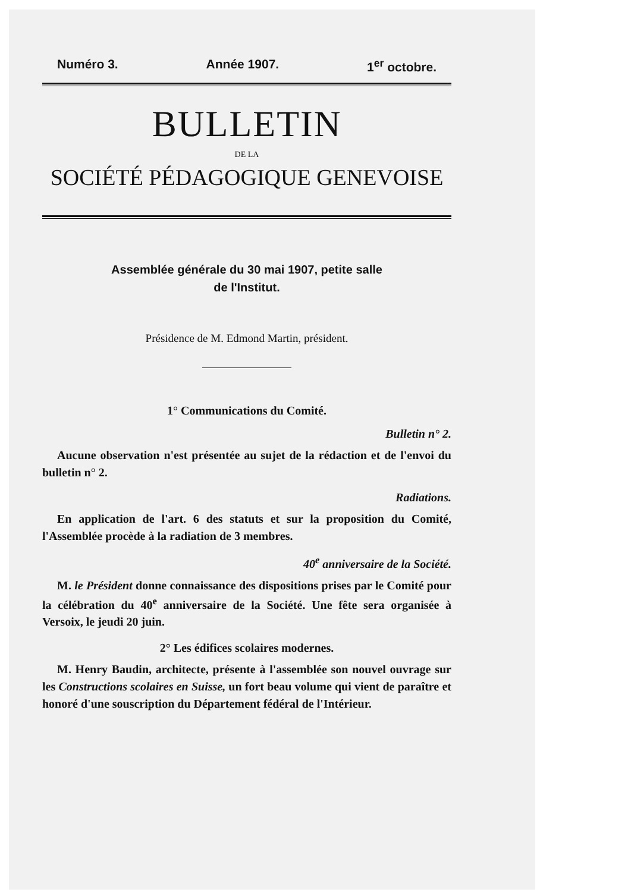Numéro 3. Année 1907. 1<sup>er</sup> octobre.
BULLETIN
DE LA
SOCIÉTÉ PÉDAGOGIQUE GENEVOISE
Assemblée générale du 30 mai 1907, petite salle
de l'Institut.
Présidence de M. Edmond Martin, président.
1° Communications du Comité.
Bulletin n° 2.
Aucune observation n'est présentée au sujet de la rédaction et de l'envoi du bulletin n° 2.
Radiations.
En application de l'art. 6 des statuts et sur la proposition du Comité, l'Assemblée procède à la radiation de 3 membres.
40<sup>e</sup> anniversaire de la Société.
M. le Président donne connaissance des dispositions prises par le Comité pour la célébration du 40<sup>e</sup> anniversaire de la Société. Une fête sera organisée à Versoix, le jeudi 20 juin.
2° Les édifices scolaires modernes.
M. Henry Baudin, architecte, présente à l'assemblée son nouvel ouvrage sur les Constructions scolaires en Suisse, un fort beau volume qui vient de paraître et honoré d'une souscription du Département fédéral de l'Intérieur.